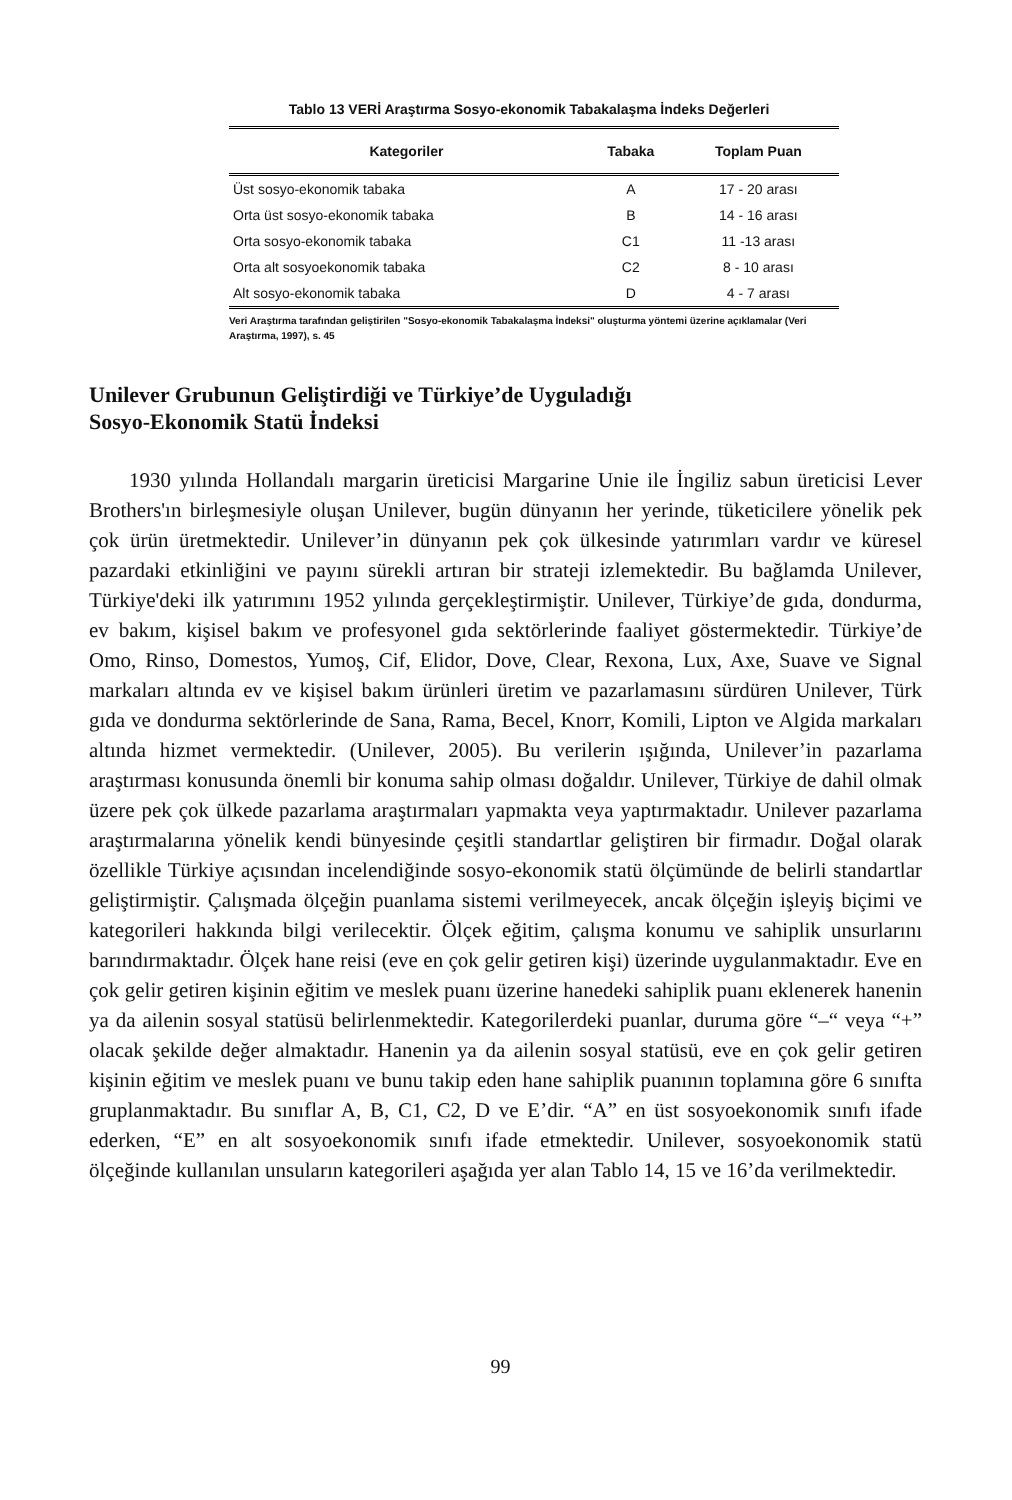Tablo 13 VERİ Araştırma Sosyo-ekonomik Tabakalaşma İndeks Değerleri
| Kategoriler | Tabaka | Toplam Puan |
| --- | --- | --- |
| Üst sosyo-ekonomik tabaka | A | 17 - 20 arası |
| Orta üst sosyo-ekonomik tabaka | B | 14 - 16 arası |
| Orta sosyo-ekonomik tabaka | C1 | 11 -13 arası |
| Orta alt sosyoekonomik tabaka | C2 | 8 - 10 arası |
| Alt sosyo-ekonomik tabaka | D | 4 - 7 arası |
Veri Araştırma tarafından geliştirilen "Sosyo-ekonomik Tabakalaşma İndeksi" oluşturma yöntemi üzerine açıklamalar (Veri Araştırma, 1997), s. 45
Unilever Grubunun Geliştirdiği ve Türkiye’de Uyguladığı
Sosyo-Ekonomik Statü İndeksi
1930 yılında Hollandalı margarin üreticisi Margarine Unie ile İngiliz sabun üreticisi Lever Brothers'ın birleşmesiyle oluşan Unilever, bugün dünyanın her yerinde, tüketicilere yönelik pek çok ürün üretmektedir. Unilever’in dünyanın pek çok ülkesinde yatırımları vardır ve küresel pazardaki etkinliğini ve payını sürekli artıran bir strateji izlemektedir. Bu bağlamda Unilever, Türkiye'deki ilk yatırımını 1952 yılında gerçekleştirmiştir. Unilever, Türkiye’de gıda, dondurma, ev bakım, kişisel bakım ve profesyonel gıda sektörlerinde faaliyet göstermektedir. Türkiye’de Omo, Rinso, Domestos, Yumoş, Cif, Elidor, Dove, Clear, Rexona, Lux, Axe, Suave ve Signal markaları altında ev ve kişisel bakım ürünleri üretim ve pazarlamasını sürdüren Unilever, Türk gıda ve dondurma sektörlerinde de Sana, Rama, Becel, Knorr, Komili, Lipton ve Algida markaları altında hizmet vermektedir. (Unilever, 2005). Bu verilerin ışığında, Unilever’in pazarlama araştırması konusunda önemli bir konuma sahip olması doğaldır. Unilever, Türkiye de dahil olmak üzere pek çok ülkede pazarlama araştırmaları yapmakta veya yaptırmaktadır. Unilever pazarlama araştırmalarına yönelik kendi bünyesinde çeşitli standartlar geliştiren bir firmadır. Doğal olarak özellikle Türkiye açısından incelendiğinde sosyo-ekonomik statü ölçümünde de belirli standartlar geliştirmiştir. Çalışmada ölçeğin puanlama sistemi verilmeyecek, ancak ölçeğin işleyiş biçimi ve kategorileri hakkında bilgi verilecektir. Ölçek eğitim, çalışma konumu ve sahiplik unsurlarını barındırmaktadır. Ölçek hane reisi (eve en çok gelir getiren kişi) üzerinde uygulanmaktadır. Eve en çok gelir getiren kişinin eğitim ve meslek puanı üzerine hanedeki sahiplik puanı eklenerek hanenin ya da ailenin sosyal statüsü belirlenmektedir. Kategorilerdeki puanlar, duruma göre “–“ veya “+” olacak şekilde değer almaktadır. Hanenin ya da ailenin sosyal statüsü, eve en çok gelir getiren kişinin eğitim ve meslek puanı ve bunu takip eden hane sahiplik puanının toplamına göre 6 sınıfta gruplanmaktadır. Bu sınıflar A, B, C1, C2, D ve E’dir. “A” en üst sosyoekonomik sınıfı ifade ederken, “E” en alt sosyoekonomik sınıfı ifade etmektedir. Unilever, sosyoekonomik statü ölçeğinde kullanılan unsuların kategorileri aşağıda yer alan Tablo 14, 15 ve 16’da verilmektedir.
99